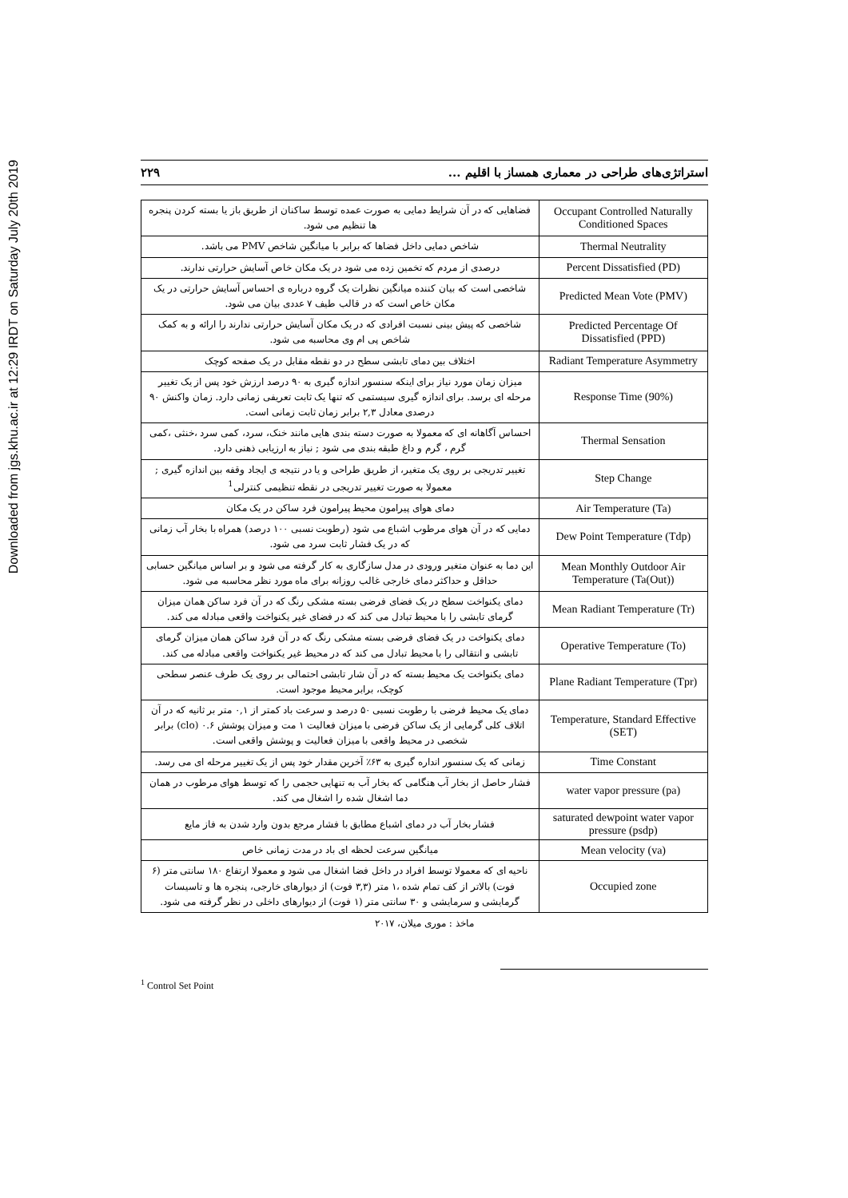Downloaded from jgs.khu.ac.ir at 12:29 IRDT on Saturday July 20th 2019
استراتژی‌های طراحی در معماری همساز با اقلیم ... ۲۲۹
| فضاهایی که در آن شرایط دمایی به صورت عمده توسط ساکنان از طریق باز یا بسته کردن پنجره ها تنظیم می شود. | Occupant Controlled Naturally Conditioned Spaces |
| شاخص دمایی داخل فضاها که برابر با میانگین شاخص PMV می باشد. | Thermal Neutrality |
| درصدی از مردم که تخمین زده می شود در یک مکان خاص آسایش حرارتی ندارند. | Percent Dissatisfied (PD) |
| شاخصی است که بیان کننده میانگین نظرات یک گروه درباره ی احساس آسایش حرارتی در یک مکان خاص است که در قالب طیف ۷ عددی بیان می شود. | Predicted Mean Vote (PMV) |
| شاخصی که پیش بینی نسبت افرادی که در یک مکان آسایش حرارتی ندارند را ارائه و به کمک شاخص پی ام وی محاسبه می شود. | Predicted Percentage Of Dissatisfied (PPD) |
| اختلاف بین دمای تابشی سطح در دو نقطه مقابل در یک صفحه کوچک | Radiant Temperature Asymmetry |
| میزان زمان مورد نیاز برای اینکه سنسور اندازه گیری به ۹۰ درصد ارزش خود پس از یک تغییر مرحله ای برسد. برای اندازه گیری سیستمی که تنها یک ثابت تعریفی زمانی دارد. زمان واکنش ۹۰ درصدی معادل ۲,۳ برابر زمان ثابت زمانی است. | Response Time (90%) |
| احساس آگاهانه ای که معمولا به صورت دسته بندی هایی مانند خنک، سرد، کمی سرد ،خنثی ،کمی گرم ، گرم و داغ طبقه بندی می شود ; نیاز به ارزیابی ذهنی دارد. | Thermal Sensation |
| تغییر تدریجی بر روی یک متغیر، از طریق طراحی و یا در نتیجه ی ایجاد وقفه بین اندازه گیری ; معمولا به صورت تغییر تدریجی در نقطه تنظیمی کنترلی<sup>1</sup> | Step Change |
| دمای هوای پیرامون محیط پیرامون فرد ساکن در یک مکان | Air Temperature (Ta) |
| دمایی که در آن هوای مرطوب اشباع می شود (رطوبت نسبی ۱۰۰ درصد) همراه با بخار آب زمانی که در یک فشار ثابت سرد می شود. | Dew Point Temperature (Tdp) |
| این دما به عنوان متغیر ورودی در مدل سازگاری به کار گرفته می شود و بر اساس میانگین حسابی حداقل و حداکثر دمای خارجی غالب روزانه برای ماه مورد نظر محاسبه می شود. | Mean Monthly Outdoor Air Temperature (Ta(Out)) |
| دمای یکنواخت سطح در یک فضای فرضی بسته مشکی رنگ که در آن فرد ساکن همان میزان گرمای تابشی را با محیط تبادل می کند که در فضای غیر یکنواخت واقعی مبادله می کند. | Mean Radiant Temperature (Tr) |
| دمای یکنواخت در یک فضای فرضی بسته مشکی رنگ که در آن فرد ساکن همان میزان گرمای تابشی و انتقالی را با محیط تبادل می کند که در محیط غیر یکنواخت واقعی مبادله می کند. | Operative Temperature (To) |
| دمای یکنواخت یک محیط بسته که در آن شار تابشی احتمالی بر روی یک طرف عنصر سطحی کوچک، برابر محیط موجود است. | Plane Radiant Temperature (Tpr) |
| دمای یک محیط فرضی با رطوبت نسبی ۵۰ درصد و سرعت باد کمتر از ۰,۱ متر بر ثانیه که در آن اتلاف کلی گرمایی از یک ساکن فرضی با میزان فعالیت ۱ مت و میزان پوشش ۰.۶ (clo) برابر شخصی در محیط واقعی با میزان فعالیت و پوشش واقعی است. | Temperature, Standard Effective (SET) |
| زمانی که یک سنسور انداره گیری به ۶۳٪ آخرین مقدار خود پس از یک تغییر مرحله ای می رسد. | Time Constant |
| فشار حاصل از بخار آب هنگامی که بخار آب به تنهایی حجمی را که توسط هوای مرطوب در همان دما اشغال شده را اشغال می کند. | water vapor pressure (pa) |
| فشار بخار آب در دمای اشباع مطابق با فشار مرجع بدون وارد شدن به فاز مایع | saturated dewpoint water vapor pressure (psdp) |
| میانگین سرعت لحظه ای باد در مدت زمانی خاص | Mean velocity (va) |
| ناحیه ای که معمولا توسط افراد در داخل فضا اشغال می شود و معمولا ارتفاع ۱۸۰ سانتی متر (۶ فوت) بالاتر از کف تمام شده ،۱ متر (۳,۳ فوت) از دیوارهای خارجی، پنجره ها و تاسیسات گرمایشی و سرمایشی و ۳۰ سانتی متر (۱ فوت) از دیوارهای داخلی در نظر گرفته می شود. | Occupied zone |
ماخذ : موری میلان، ۲۰۱۷
<sup>1</sup> Control Set Point